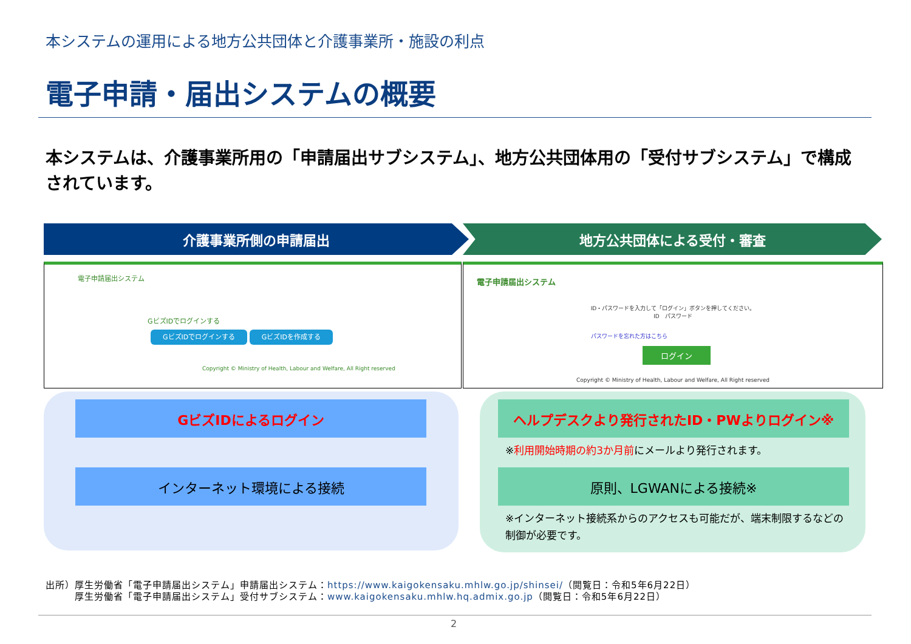本システムの運用による地方公共団体と介護事業所・施設の利点
電子申請・届出システムの概要
本システムは、介護事業所用の「申請届出サブシステム」、地方公共団体用の「受付サブシステム」で構成されています。
介護事業所側の申請届出 地方公共団体による受付・審査
電子申請届出システム
GビズIDでログインする
GビズIDでログインする GビズIDを作成する
Copyright © Ministry of Health, Labour and Welfare, All Right reserved
電子申請届出システム
ID・パスワードを入力して「ログイン」ボタンを押してください。
ID　パスワード
パスワードを忘れた方はこちら
ログイン
Copyright © Ministry of Health, Labour and Welfare, All Right reserved
GビズIDによるログイン
インターネット環境による接続
ヘルプデスクより発行されたID・PWよりログイン※
※利用開始時期の約3か月前にメールより発行されます。
原則、LGWANによる接続※
※インターネット接続系からのアクセスも可能だが、端末制限するなどの制御が必要です。
出所）厚生労働省「電子申請届出システム」申請届出システム：https://www.kaigokensaku.mhlw.go.jp/shinsei/（閲覧日：令和5年6月22日）
　　　厚生労働省「電子申請届出システム」受付サブシステム：www.kaigokensaku.mhlw.hq.admix.go.jp（閲覧日：令和5年6月22日）
2